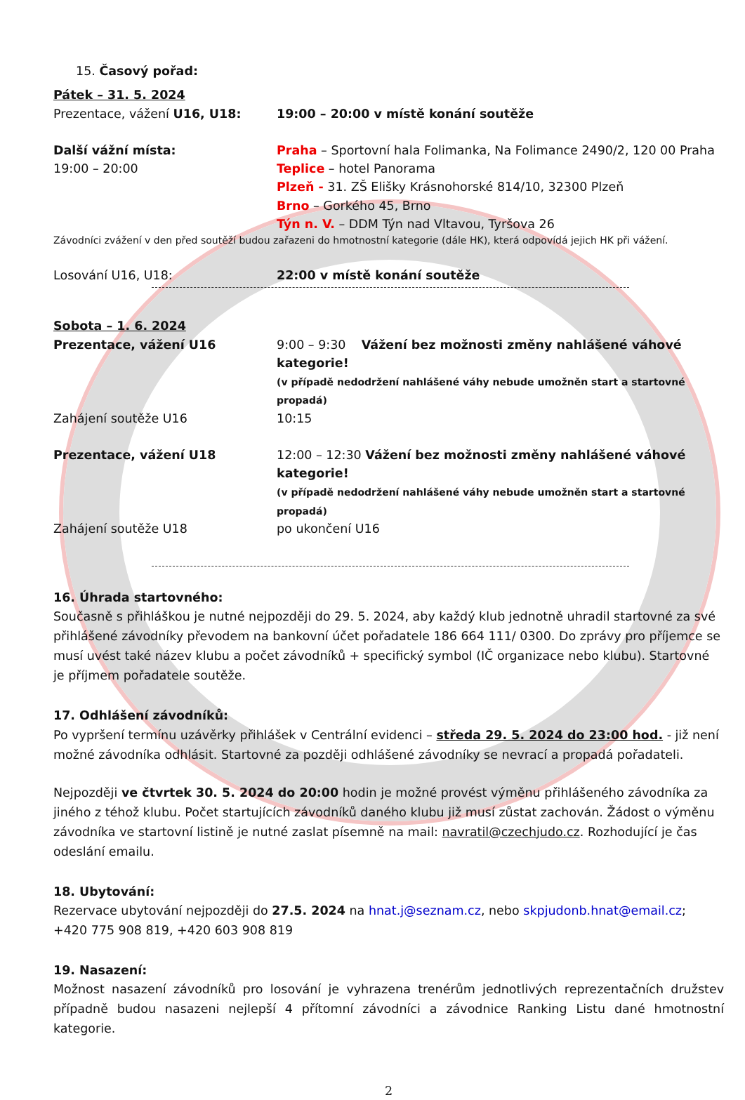15. Časový pořad:
Pátek – 31. 5. 2024
Prezentace, vážení U16, U18: 19:00 – 20:00 v místě konání soutěže
Další vážní místa:
19:00 – 20:00
Praha – Sportovní hala Folimanka, Na Folimance 2490/2, 120 00 Praha
Teplice – hotel Panorama
Plzeň - 31. ZŠ Elišky Krásnohorské 814/10, 32300 Plzeň
Brno – Gorkého 45, Brno
Týn n. V. – DDM Týn nad Vltavou, Tyršova 26
Závodníci zvážení v den před soutěží budou zařazeni do hmotnostní kategorie (dále HK), která odpovídá jejich HK při vážení.
Losování U16, U18: 22:00 v místě konání soutěže
Sobota – 1. 6. 2024
Prezentace, vážení U16 9:00 – 9:30 Vážení bez možnosti změny nahlášené váhové kategorie!
(v případě nedodržení nahlášené váhy nebude umožněn start a startovné propadá)
Zahájení soutěže U16 10:15
Prezentace, vážení U18 12:00 – 12:30 Vážení bez možnosti změny nahlášené váhové kategorie!
(v případě nedodržení nahlášené váhy nebude umožněn start a startovné propadá)
Zahájení soutěže U18 po ukončení U16
16. Úhrada startovného:
Současně s přihláškou je nutné nejpozději do 29. 5. 2024, aby každý klub jednotně uhradil startovné za své přihlášené závodníky převodem na bankovní účet pořadatele 186 664 111/ 0300. Do zprávy pro příjemce se musí uvést také název klubu a počet závodníků + specifický symbol (IČ organizace nebo klubu). Startovné je příjmem pořadatele soutěže.
17. Odhlášení závodníků:
Po vypršení termínu uzávěrky přihlášek v Centrální evidenci – středa 29. 5. 2024 do 23:00 hod. - již není možné závodníka odhlásit. Startovné za později odhlášené závodníky se nevrací a propadá pořadateli.
Nejpozději ve čtvrtek 30. 5. 2024 do 20:00 hodin je možné provést výměnu přihlášeného závodníka za jiného z téhož klubu. Počet startujících závodníků daného klubu již musí zůstat zachován. Žádost o výměnu závodníka ve startovní listině je nutné zaslat písemně na mail: navratil@czechjudo.cz. Rozhodující je čas odeslání emailu.
18. Ubytování:
Rezervace ubytování nejpozději do 27.5. 2024 na hnat.j@seznam.cz, nebo skpjudonb.hnat@email.cz;
+420 775 908 819, +420 603 908 819
19. Nasazení:
Možnost nasazení závodníků pro losování je vyhrazena trenérům jednotlivých reprezentačních družstev případně budou nasazeni nejlepší 4 přítomní závodníci a závodnice Ranking Listu dané hmotnostní kategorie.
2